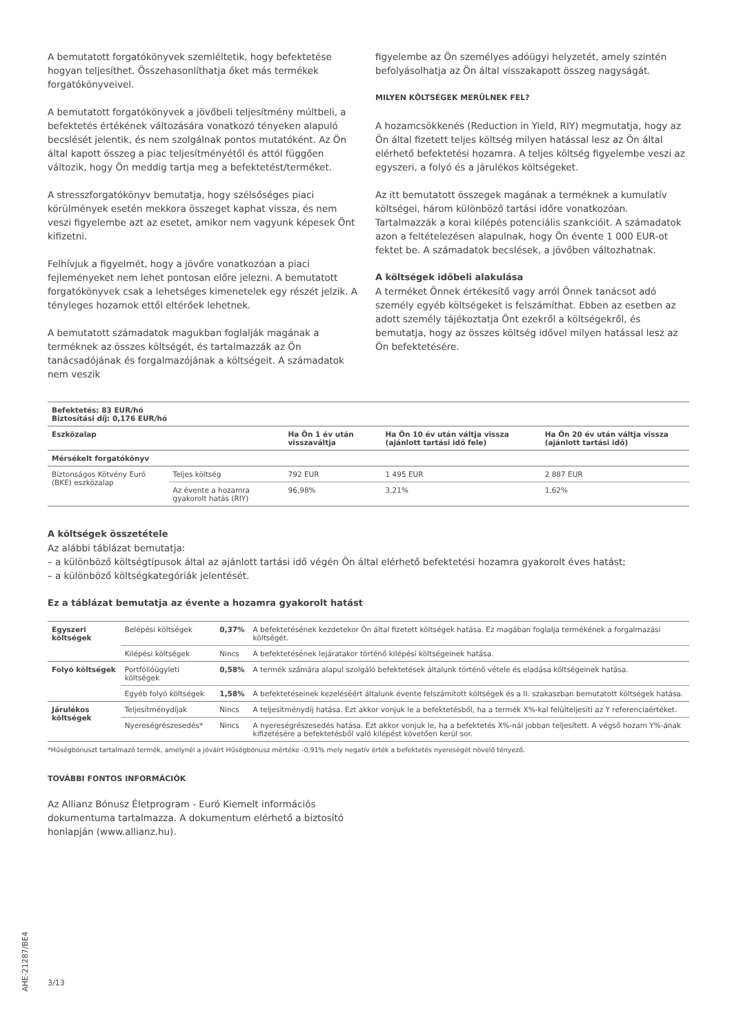A bemutatott forgatókönyvek szemléltetik, hogy befektetése hogyan teljesíthet. Összehasonlíthatja őket más termékek forgatókönyveivel.
A bemutatott forgatókönyvek a jövőbeli teljesítmény múltbeli, a befektetés értékének változására vonatkozó tényeken alapuló becslését jelentik, és nem szolgálnak pontos mutatóként. Az Ön által kapott összeg a piac teljesítményétől és attól függően változik, hogy Ön meddig tartja meg a befektetést/terméket.
A stresszforgatókönyv bemutatja, hogy szélsőséges piaci körülmények esetén mekkora összeget kaphat vissza, és nem veszi figyelembe azt az esetet, amikor nem vagyunk képesek Önt kifizetni.
Felhívjuk a figyelmét, hogy a jövőre vonatkozóan a piaci fejleményeket nem lehet pontosan előre jelezni. A bemutatott forgatókönyvek csak a lehetséges kimenetelek egy részét jelzik. A tényleges hozamok ettől eltérőek lehetnek.
A bemutatott számadatok magukban foglalják magának a terméknek az összes költségét, és tartalmazzák az Ön tanácsadójának és forgalmazójának a költségeit. A számadatok nem veszik
figyelembe az Ön személyes adóügyi helyzetét, amely szintén befolyásolhatja az Ön által visszakapott összeg nagyságát.
MILYEN KÖLTSÉGEK MERÜLNEK FEL?
A hozamcsökkenés (Reduction in Yield, RIY) megmutatja, hogy az Ön által fizetett teljes költség milyen hatással lesz az Ön által elérhető befektetési hozamra. A teljes költség figyelembe veszi az egyszeri, a folyó és a járulékos költségeket.
Az itt bemutatott összegek magának a terméknek a kumulatív költségei, három különböző tartási időre vonatkozóan. Tartalmazzák a korai kilépés potenciális szankcióit. A számadatok azon a feltételezésen alapulnak, hogy Ön évente 1 000 EUR-ot fektet be. A számadatok becslések, a jövőben változhatnak.
A költségek időbeli alakulása
A terméket Önnek értékesítő vagy arról Önnek tanácsot adó személy egyéb költségeket is felszámíthat. Ebben az esetben az adott személy tájékoztatja Önt ezekről a költségekről, és bemutatja, hogy az összes költség idővel milyen hatással lesz az Ön befektetésére.
| Befektetés: 83 EUR/hó Biztosítási díj: 0,176 EUR/hó | | | | |
| --- | --- | --- | --- | --- |
| Eszközalap | | Ha Ön 1 év után visszaváltja | Ha Ön 10 év után váltja vissza (ajánlott tartási idő fele) | Ha Ön 20 év után váltja vissza (ajánlott tartási idő) |
| Mérsékelt forgatókönyv | | | | |
| Biztonságos Kötvény Euró (BKE) eszközalap | Teljes költség | 792 EUR | 1 495 EUR | 2 887 EUR |
| | Az évente a hozamra gyakorolt hatás (RIY) | 96,98% | 3,21% | 1,62% |
A költségek összetétele
Az alábbi táblázat bemutatja:
– a különböző költségtípusok által az ajánlott tartási idő végén Ön által elérhető befektetési hozamra gyakorolt éves hatást;
– a különböző költségkategóriák jelentését.
Ez a táblázat bemutatja az évente a hozamra gyakorolt hatást
| Egyszeri költségek | Belépési költségek | 0,37% | A befektetésének kezdetekor Ön által fizetett költségek hatása. Ez magában foglalja termékének a forgalmazási költségét. |
| | Kilépési költségek | Nincs | A befektetésének lejáratakor történő kilépési költségeinek hatása. |
| Folyó költségek | Portfólióügyleti költségek | 0,58% | A termék számára alapul szolgáló befektetések általunk történő vétele és eladása költségeinek hatása. |
| | Egyéb folyó költségek | 1,58% | A befektetéseinek kezeléséért általunk évente felszámított költségek és a II. szakaszban bemutatott költségek hatása. |
| Járulékos költségek | Teljesítménydíjak | Nincs | A teljesítménydíj hatása. Ezt akkor vonjuk le a befektetésből, ha a termék X%-kal felülteljesíti az Y referenciaértéket. |
| | Nyereségrészesedés* | Nincs | A nyereségrészesedés hatása. Ezt akkor vonjuk le, ha a befektetés X%-nál jobban teljesített. A végső hozam Y%-ának kifizetésére a befektetésből való kilépést követően kerül sor. |
*Hűségbónuszt tartalmazó termék, amelynél a jóváírt Hűségbónusz mértéke -0,91% mely negatív érték a befektetés nyereségét növelő tényező.
TOVÁBBI FONTOS INFORMÁCIÓK
Az Allianz Bónusz Életprogram - Euró Kiemelt információs dokumentuma tartalmazza. A dokumentum elérhető a biztosító honlapján (www.allianz.hu).
AHE-21287/BE4
3/13